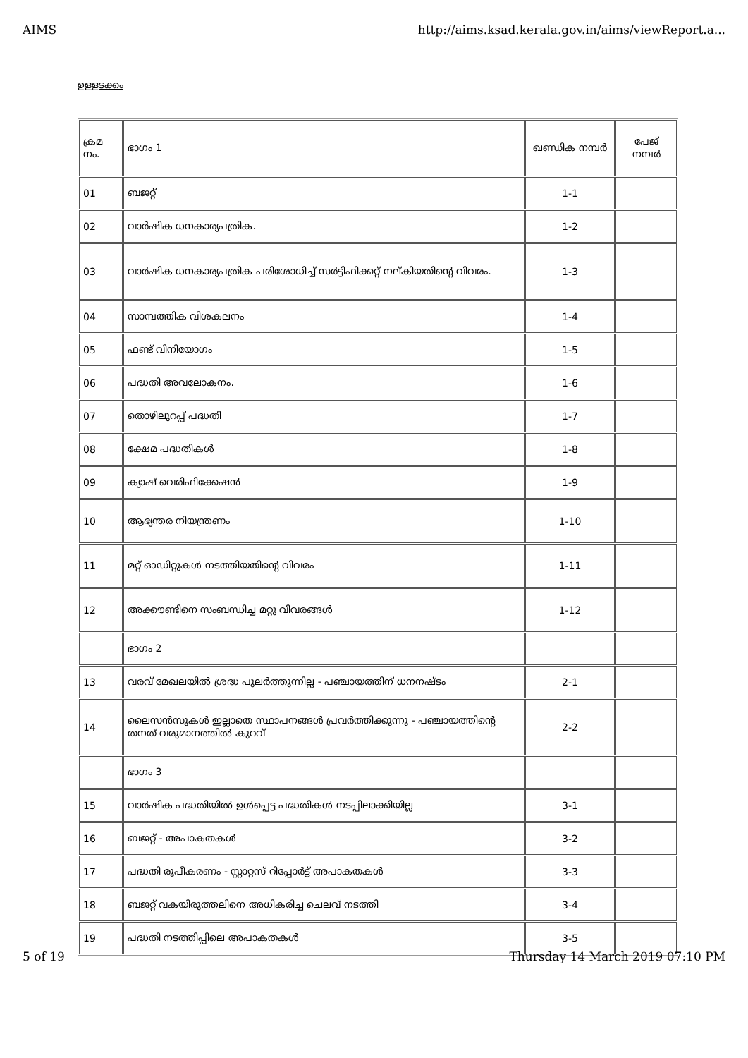AIMS http://aims.ksad.kerala.gov.in/aims/viewReport.a...
ഉള്ളടക്കം
| ക്രമ നം. | ഭാഗം 1 | ഖണ്ഡിക നമ്പർ | പേജ് നമ്പർ |
| 01 | ബജറ്റ് | 1-1 | |
| 02 | വാർഷിക ധനകാര്യപത്രിക. | 1-2 | |
| 03 | വാർഷിക ധനകാര്യപത്രിക പരിശോധിച്ച് സർട്ടിഫിക്കറ്റ് നല്കിയതിന്റെ വിവരം. | 1-3 | |
| 04 | സാമ്പത്തിക വിശകലനം | 1-4 | |
| 05 | ഫണ്ട് വിനിയോഗം | 1-5 | |
| 06 | പദ്ധതി അവലോകനം. | 1-6 | |
| 07 | തൊഴിലുറപ്പ് പദ്ധതി | 1-7 | |
| 08 | ക്ഷേമ പദ്ധതികൾ | 1-8 | |
| 09 | ക്യാഷ് വെരിഫിക്കേഷൻ | 1-9 | |
| 10 | ആഭ്യന്തര നിയന്ത്രണം | 1-10 | |
| 11 | മറ്റ് ഓഡിറ്റുകൾ നടത്തിയതിന്റെ വിവരം | 1-11 | |
| 12 | അക്കൗണ്ടിനെ സംബന്ധിച്ച മറ്റു വിവരങ്ങൾ | 1-12 | |
| | ഭാഗം 2 | | |
| 13 | വരവ് മേഖലയിൽ ശ്രദ്ധ പുലർത്തുന്നില്ല - പഞ്ചായത്തിന് ധനനഷ്ടം | 2-1 | |
| 14 | ലൈസൻസുകൾ ഇല്ലാതെ സ്ഥാപനങ്ങൾ പ്രവർത്തിക്കുന്നു - പഞ്ചായത്തിന്റെ തനത് വരുമാനത്തിൽ കുറവ് | 2-2 | |
| | ഭാഗം 3 | | |
| 15 | വാർഷിക പദ്ധതിയിൽ ഉൾപ്പെട്ട പദ്ധതികൾ നടപ്പിലാക്കിയില്ല | 3-1 | |
| 16 | ബജറ്റ് - അപാകതകൾ | 3-2 | |
| 17 | പദ്ധതി രൂപീകരണം - സ്റ്റാറ്റസ് റിപ്പോർട്ട് അപാകതകൾ | 3-3 | |
| 18 | ബജറ്റ് വകയിരുത്തലിനെ അധികരിച്ച ചെലവ് നടത്തി | 3-4 | |
| 19 | പദ്ധതി നടത്തിപ്പിലെ അപാകതകൾ | 3-5 | |
5 of 19 Thursday 14 March 2019 07:10 PM